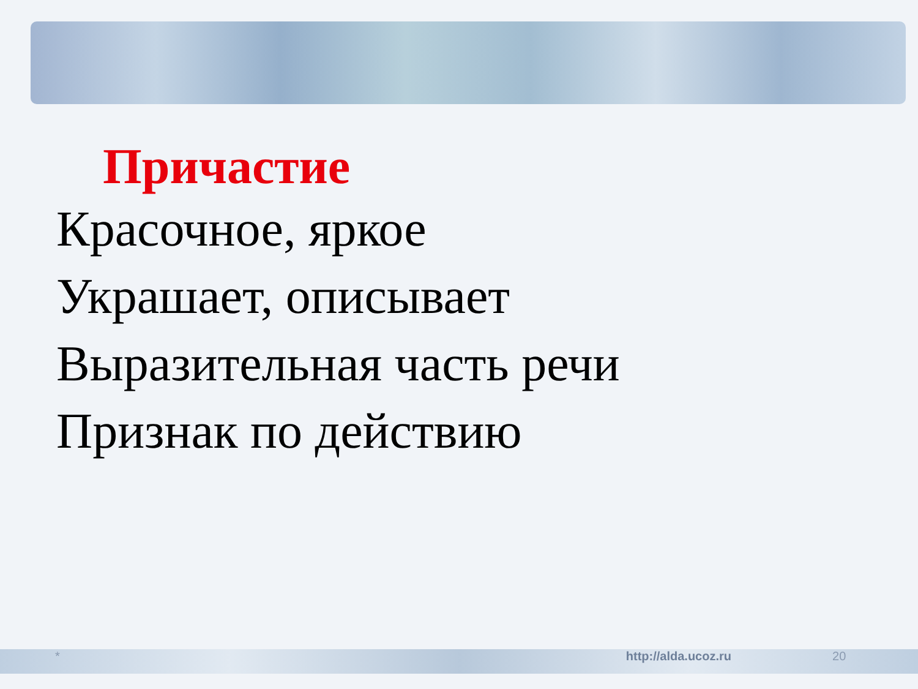Причастие
Красочное, яркое
Украшает, описывает
Выразительная часть речи
Признак по действию
* http://alda.ucoz.ru 20